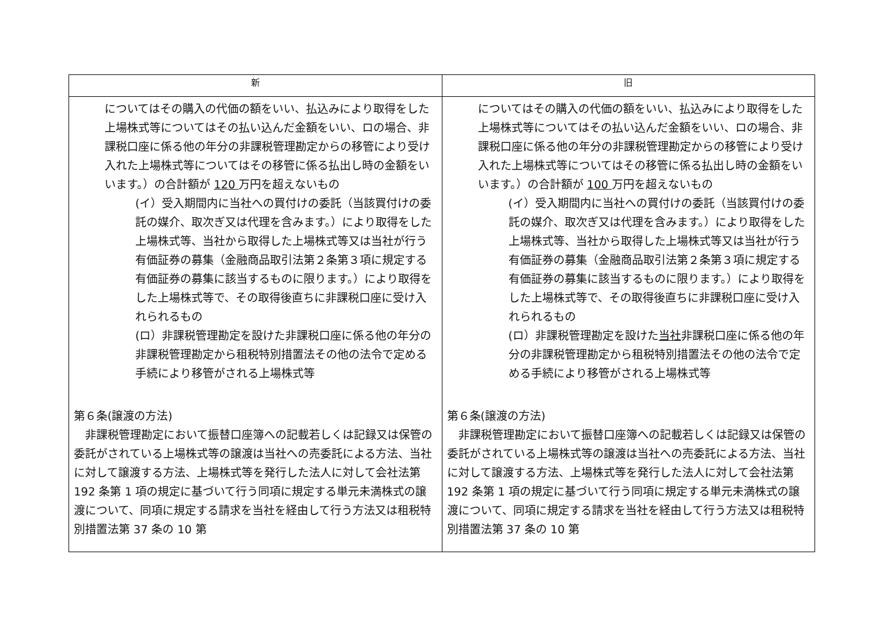| 新 | 旧 |
| --- | --- |
| についてはその購入の代価の額をいい、払込みにより取得をした上場株式等についてはその払い込んだ金額をいい、ロの場合、非課税口座に係る他の年分の非課税管理勘定からの移管により受け入れた上場株式等についてはその移管に係る払出し時の金額をいいます。）の合計額が 120 万円を超えないもの (イ）受入期間内に当社への買付けの委託（当該買付けの委託の媒介、取次ぎ又は代理を含みます。）により取得をした上場株式等、当社から取得した上場株式等又は当社が行う有価証券の募集（金融商品取引法第２条第３項に規定する有価証券の募集に該当するものに限ります。）により取得をした上場株式等で、その取得後直ちに非課税口座に受け入れられるもの (ロ）非課税管理勘定を設けた非課税口座に係る他の年分の非課税管理勘定から租税特別措置法その他の法令で定める手続により移管がされる上場株式等 第６条(譲渡の方法) 非課税管理勘定において振替口座簿への記載若しくは記録又は保管の委託がされている上場株式等の譲渡は当社への売委託による方法、当社に対して譲渡する方法、上場株式等を発行した法人に対して会社法第 192 条第 1 項の規定に基づいて行う同項に規定する単元未満株式の譲渡について、同項に規定する請求を当社を経由して行う方法又は租税特別措置法第 37 条の 10 第 | についてはその購入の代価の額をいい、払込みにより取得をした上場株式等についてはその払い込んだ金額をいい、ロの場合、非課税口座に係る他の年分の非課税管理勘定からの移管により受け入れた上場株式等についてはその移管に係る払出し時の金額をいいます。）の合計額が 100 万円を超えないもの (イ）受入期間内に当社への買付けの委託（当該買付けの委託の媒介、取次ぎ又は代理を含みます。）により取得をした上場株式等、当社から取得した上場株式等又は当社が行う有価証券の募集（金融商品取引法第２条第３項に規定する有価証券の募集に該当するものに限ります。）により取得をした上場株式等で、その取得後直ちに非課税口座に受け入れられるもの (ロ）非課税管理勘定を設けた 当社 非課税口座に係る他の年分の非課税管理勘定から租税特別措置法その他の法令で定める手続により移管がされる上場株式等 第６条(譲渡の方法) 非課税管理勘定において振替口座簿への記載若しくは記録又は保管の委託がされている上場株式等の譲渡は当社への売委託による方法、当社に対して譲渡する方法、上場株式等を発行した法人に対して会社法第 192 条第 1 項の規定に基づいて行う同項に規定する単元未満株式の譲渡について、同項に規定する請求を当社を経由して行う方法又は租税特別措置法第 37 条の 10 第 |